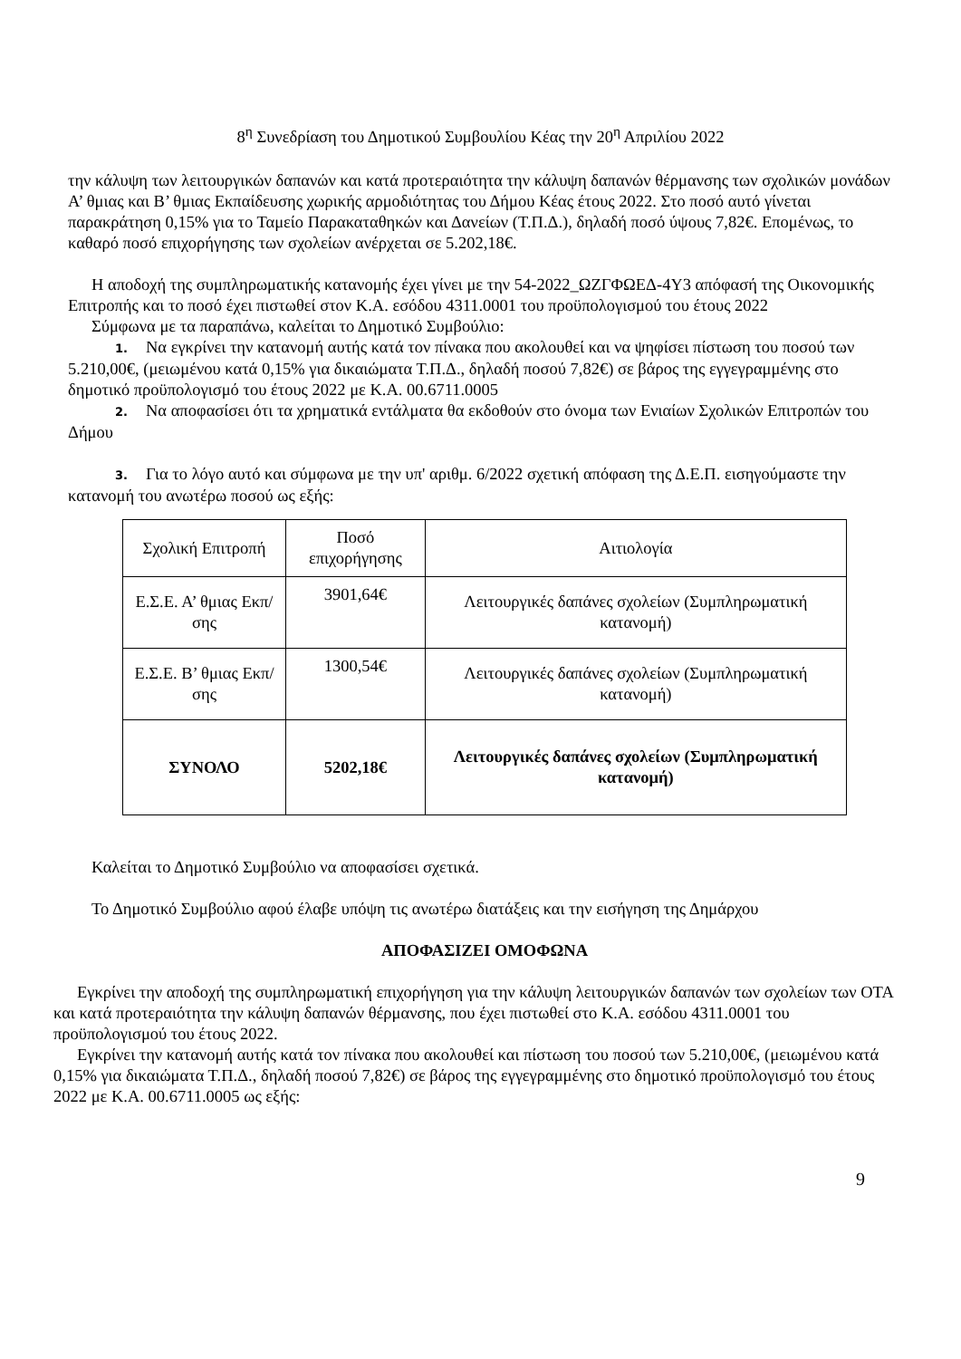8<sup>η</sup> Συνεδρίαση του Δημοτικού Συμβουλίου Κέας την 20<sup>η</sup> Απριλίου 2022
την κάλυψη των λειτουργικών δαπανών και κατά προτεραιότητα την κάλυψη δαπανών θέρμανσης των σχολικών μονάδων Α’ θμιας και Β’ θμιας Εκπαίδευσης χωρικής αρμοδιότητας του Δήμου Κέας έτους 2022. Στο ποσό αυτό γίνεται παρακράτηση 0,15% για το Ταμείο Παρακαταθηκών και Δανείων (Τ.Π.Δ.), δηλαδή ποσό ύψους 7,82€. Επομένως, το καθαρό ποσό επιχορήγησης των σχολείων ανέρχεται σε 5.202,18€.
Η αποδοχή της συμπληρωματικής κατανομής έχει γίνει με την 54-2022_ΩΖΓΦΩΕΔ-4Υ3 απόφασή της Οικονομικής Επιτροπής και το ποσό έχει πιστωθεί στον Κ.Α. εσόδου 4311.0001 του προϋπολογισμού του έτους 2022
Σύμφωνα με τα παραπάνω, καλείται το Δημοτικό Συμβούλιο:
1. Να εγκρίνει την κατανομή αυτής κατά τον πίνακα που ακολουθεί και να ψηφίσει πίστωση του ποσού των 5.210,00€, (μειωμένου κατά 0,15% για δικαιώματα Τ.Π.Δ., δηλαδή ποσού 7,82€) σε βάρος της εγγεγραμμένης στο δημοτικό προϋπολογισμό του έτους 2022 με Κ.Α. 00.6711.0005
2. Να αποφασίσει ότι τα χρηματικά εντάλματα θα εκδοθούν στο όνομα των Ενιαίων Σχολικών Επιτροπών του Δήμου
3. Για το λόγο αυτό και σύμφωνα με την υπ' αριθμ. 6/2022 σχετική απόφαση της Δ.Ε.Π. εισηγούμαστε την κατανομή του ανωτέρω ποσού ως εξής:
| Σχολική Επιτροπή | Ποσό επιχορήγησης | Αιτιολογία |
| Ε.Σ.Ε. Α’ θμιας Εκπ/σης | 3901,64€ | Λειτουργικές δαπάνες σχολείων (Συμπληρωματική κατανομή) |
| Ε.Σ.Ε. Β’ θμιας Εκπ/σης | 1300,54€ | Λειτουργικές δαπάνες σχολείων (Συμπληρωματική κατανομή) |
| ΣΥΝΟΛΟ | 5202,18€ | Λειτουργικές δαπάνες σχολείων (Συμπληρωματική κατανομή) |
Καλείται το Δημοτικό Συμβούλιο να αποφασίσει σχετικά.
Το Δημοτικό Συμβούλιο αφού έλαβε υπόψη τις ανωτέρω διατάξεις και την εισήγηση της Δημάρχου
ΑΠΟΦΑΣΙΖΕΙ ΟΜΟΦΩΝΑ
Εγκρίνει την αποδοχή της συμπληρωματική επιχορήγηση για την κάλυψη λειτουργικών δαπανών των σχολείων των ΟΤΑ και κατά προτεραιότητα την κάλυψη δαπανών θέρμανσης, που έχει πιστωθεί στο Κ.Α. εσόδου 4311.0001 του προϋπολογισμού του έτους 2022.
Εγκρίνει την κατανομή αυτής κατά τον πίνακα που ακολουθεί και πίστωση του ποσού των 5.210,00€, (μειωμένου κατά 0,15% για δικαιώματα Τ.Π.Δ., δηλαδή ποσού 7,82€) σε βάρος της εγγεγραμμένης στο δημοτικό προϋπολογισμό του έτους 2022 με Κ.Α. 00.6711.0005 ως εξής:
9